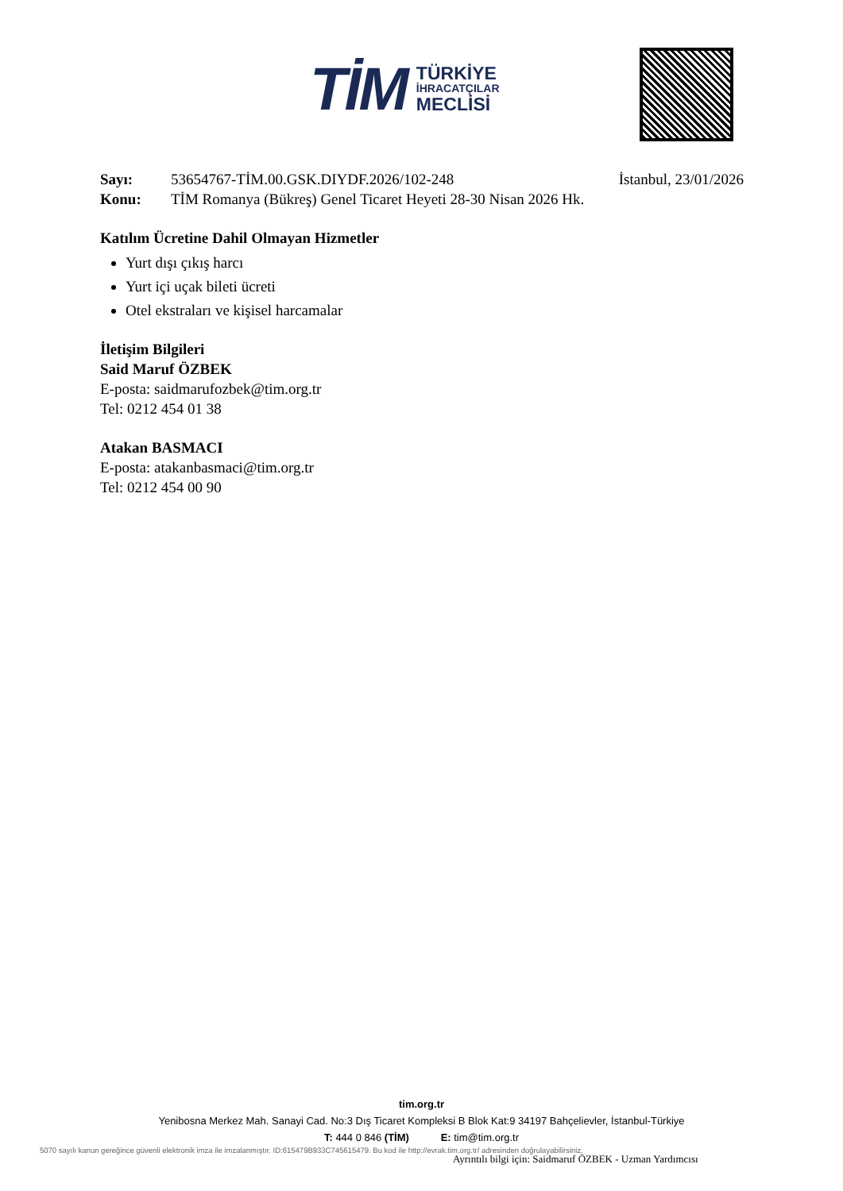TİM
TÜRKİYE
İHRACATÇILAR
MECLİSİ
Sayı: 53654767-TİM.00.GSK.DIYDF.2026/102-248 İstanbul, 23/01/2026
Konu: TİM Romanya (Bükreş) Genel Ticaret Heyeti 28-30 Nisan 2026 Hk.
Katılım Ücretine Dahil Olmayan Hizmetler
Yurt dışı çıkış harcı
Yurt içi uçak bileti ücreti
Otel ekstraları ve kişisel harcamalar
İletişim Bilgileri
Said Maruf ÖZBEK
E-posta: saidmarufozbek@tim.org.tr
Tel: 0212 454 01 38
Atakan BASMACI
E-posta: atakanbasmaci@tim.org.tr
Tel: 0212 454 00 90
tim.org.tr
Yenibosna Merkez Mah. Sanayi Cad. No:3 Dış Ticaret Kompleksi B Blok Kat:9 34197 Bahçelievler, İstanbul-Türkiye
T: 444 0 846 (TİM) E: tim@tim.org.tr
5070 sayılı kanun gereğince güvenli elektronik imza ile imzalanmıştır. ID:615479B933C745615479. Bu kod ile http://evrak.tim.org.tr/ adresinden doğrulayabilirsiniz.
Ayrıntılı bilgi için: Saidmaruf ÖZBEK - Uzman Yardımcısı